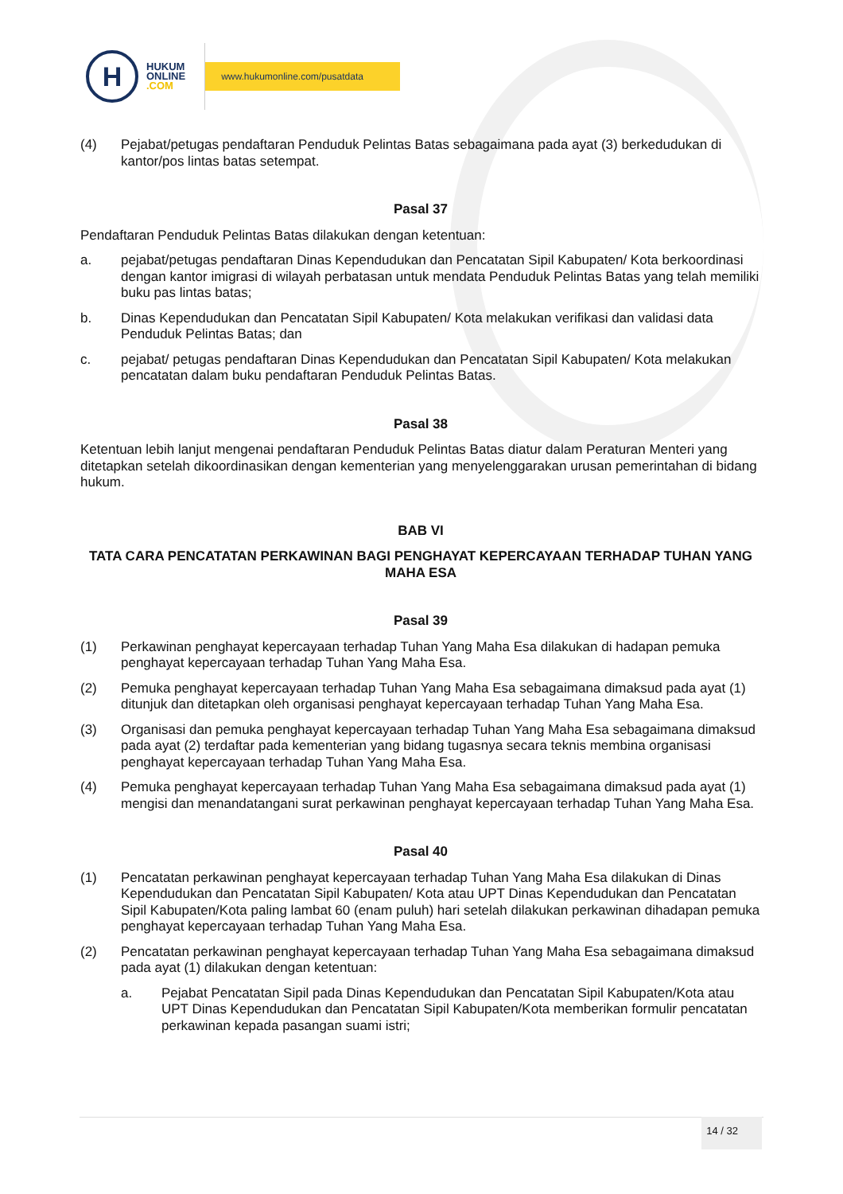H
HUKUM
ONLINE
.COM
www.hukumonline.com/pusatdata
(4) Pejabat/petugas pendaftaran Penduduk Pelintas Batas sebagaimana pada ayat (3) berkedudukan di kantor/pos lintas batas setempat.
Pasal 37
Pendaftaran Penduduk Pelintas Batas dilakukan dengan ketentuan:
a. pejabat/petugas pendaftaran Dinas Kependudukan dan Pencatatan Sipil Kabupaten/ Kota berkoordinasi dengan kantor imigrasi di wilayah perbatasan untuk mendata Penduduk Pelintas Batas yang telah memiliki buku pas lintas batas;
b. Dinas Kependudukan dan Pencatatan Sipil Kabupaten/ Kota melakukan verifikasi dan validasi data Penduduk Pelintas Batas; dan
c. pejabat/ petugas pendaftaran Dinas Kependudukan dan Pencatatan Sipil Kabupaten/ Kota melakukan pencatatan dalam buku pendaftaran Penduduk Pelintas Batas.
Pasal 38
Ketentuan lebih lanjut mengenai pendaftaran Penduduk Pelintas Batas diatur dalam Peraturan Menteri yang ditetapkan setelah dikoordinasikan dengan kementerian yang menyelenggarakan urusan pemerintahan di bidang hukum.
BAB VI
TATA CARA PENCATATAN PERKAWINAN BAGI PENGHAYAT KEPERCAYAAN TERHADAP TUHAN YANG MAHA ESA
Pasal 39
(1) Perkawinan penghayat kepercayaan terhadap Tuhan Yang Maha Esa dilakukan di hadapan pemuka penghayat kepercayaan terhadap Tuhan Yang Maha Esa.
(2) Pemuka penghayat kepercayaan terhadap Tuhan Yang Maha Esa sebagaimana dimaksud pada ayat (1) ditunjuk dan ditetapkan oleh organisasi penghayat kepercayaan terhadap Tuhan Yang Maha Esa.
(3) Organisasi dan pemuka penghayat kepercayaan terhadap Tuhan Yang Maha Esa sebagaimana dimaksud pada ayat (2) terdaftar pada kementerian yang bidang tugasnya secara teknis membina organisasi penghayat kepercayaan terhadap Tuhan Yang Maha Esa.
(4) Pemuka penghayat kepercayaan terhadap Tuhan Yang Maha Esa sebagaimana dimaksud pada ayat (1) mengisi dan menandatangani surat perkawinan penghayat kepercayaan terhadap Tuhan Yang Maha Esa.
Pasal 40
(1) Pencatatan perkawinan penghayat kepercayaan terhadap Tuhan Yang Maha Esa dilakukan di Dinas Kependudukan dan Pencatatan Sipil Kabupaten/ Kota atau UPT Dinas Kependudukan dan Pencatatan Sipil Kabupaten/Kota paling lambat 60 (enam puluh) hari setelah dilakukan perkawinan dihadapan pemuka penghayat kepercayaan terhadap Tuhan Yang Maha Esa.
(2) Pencatatan perkawinan penghayat kepercayaan terhadap Tuhan Yang Maha Esa sebagaimana dimaksud pada ayat (1) dilakukan dengan ketentuan:
a. Pejabat Pencatatan Sipil pada Dinas Kependudukan dan Pencatatan Sipil Kabupaten/Kota atau UPT Dinas Kependudukan dan Pencatatan Sipil Kabupaten/Kota memberikan formulir pencatatan perkawinan kepada pasangan suami istri;
14 / 32